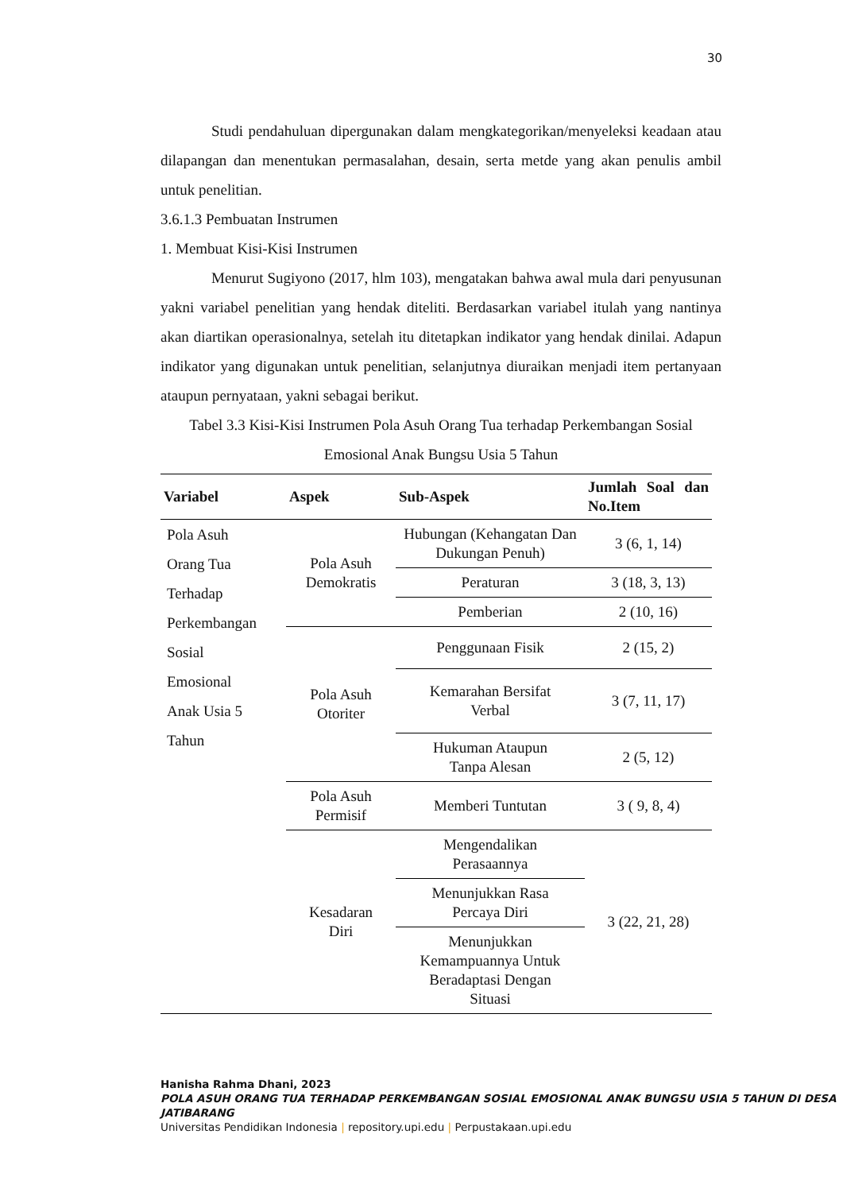30
Studi pendahuluan dipergunakan dalam mengkategorikan/menyeleksi keadaan atau dilapangan dan menentukan permasalahan, desain, serta metde yang akan penulis ambil untuk penelitian.
3.6.1.3 Pembuatan Instrumen
1. Membuat Kisi-Kisi Instrumen
Menurut Sugiyono (2017, hlm 103), mengatakan bahwa awal mula dari penyusunan yakni variabel penelitian yang hendak diteliti. Berdasarkan variabel itulah yang nantinya akan diartikan operasionalnya, setelah itu ditetapkan indikator yang hendak dinilai. Adapun indikator yang digunakan untuk penelitian, selanjutnya diuraikan menjadi item pertanyaan ataupun pernyataan, yakni sebagai berikut.
Tabel 3.3 Kisi-Kisi Instrumen Pola Asuh Orang Tua terhadap Perkembangan Sosial Emosional Anak Bungsu Usia 5 Tahun
| Variabel | Aspek | Sub-Aspek | Jumlah Soal dan No.Item |
| --- | --- | --- | --- |
| Pola Asuh Orang Tua Terhadap Perkembangan Sosial Emosional Anak Usia 5 Tahun | Pola Asuh Demokratis | Hubungan (Kehangatan Dan Dukungan Penuh) | 3 (6, 1, 14) |
| | | Peraturan | 3 (18, 3, 13) |
| | | Pemberian | 2 (10, 16) |
| | Pola Asuh Otoriter | Penggunaan Fisik | 2 (15, 2) |
| | | Kemarahan Bersifat Verbal | 3 (7, 11, 17) |
| | | Hukuman Ataupun Tanpa Alesan | 2 (5, 12) |
| | Pola Asuh Permisif | Memberi Tuntutan | 3 ( 9, 8, 4) |
| | Kesadaran Diri | Mengendalikan Perasaannya | 3 (22, 21, 28) |
| | | Menunjukkan Rasa Percaya Diri | |
| | | Menunjukkan Kemampuannya Untuk Beradaptasi Dengan Situasi | |
Hanisha Rahma Dhani, 2023
POLA ASUH ORANG TUA TERHADAP PERKEMBANGAN SOSIAL EMOSIONAL ANAK BUNGSU USIA 5 TAHUN DI DESA JATIBARANG
Universitas Pendidikan Indonesia | repository.upi.edu | Perpustakaan.upi.edu